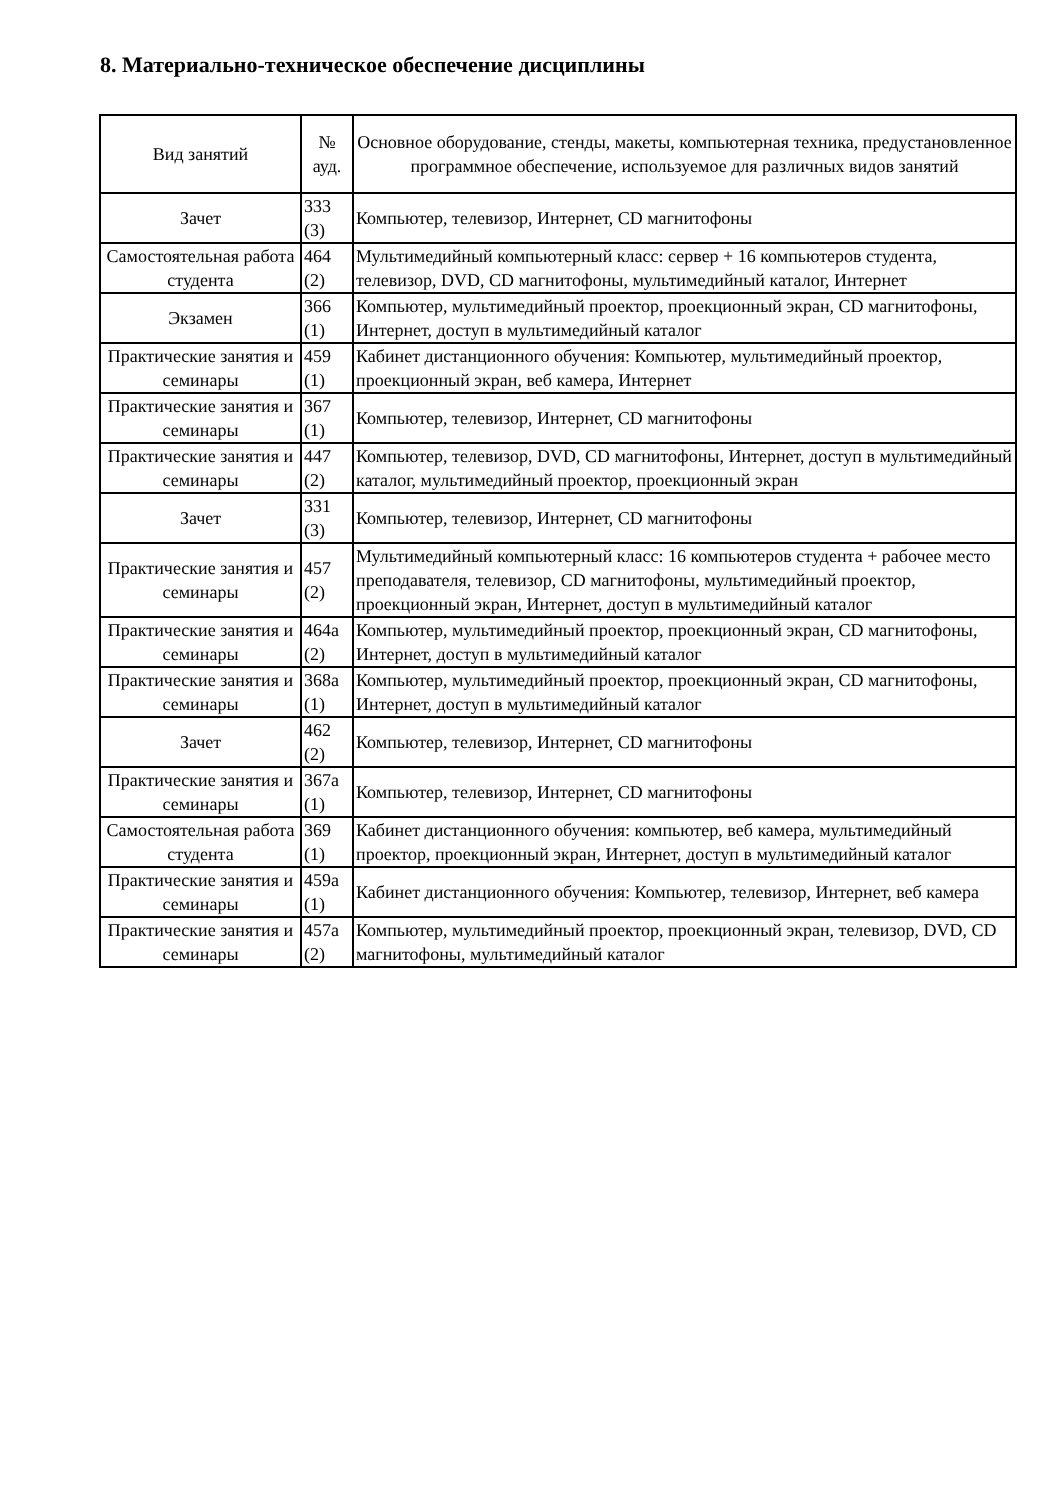8. Материально-техническое обеспечение дисциплины
| Вид занятий | № ауд. | Основное оборудование, стенды, макеты, компьютерная техника, предустановленное программное обеспечение, используемое для различных видов занятий |
| --- | --- | --- |
| Зачет | 333 (3) | Компьютер, телевизор, Интернет, CD магнитофоны |
| Самостоятельная работа студента | 464 (2) | Мультимедийный компьютерный класс: сервер + 16 компьютеров студента, телевизор, DVD, CD магнитофоны, мультимедийный каталог, Интернет |
| Экзамен | 366 (1) | Компьютер, мультимедийный проектор, проекционный экран, CD магнитофоны, Интернет, доступ в мультимедийный каталог |
| Практические занятия и семинары | 459 (1) | Кабинет дистанционного обучения: Компьютер, мультимедийный проектор, проекционный экран, веб камера, Интернет |
| Практические занятия и семинары | 367 (1) | Компьютер, телевизор, Интернет, CD магнитофоны |
| Практические занятия и семинары | 447 (2) | Компьютер, телевизор, DVD, CD магнитофоны, Интернет, доступ в мультимедийный каталог, мультимедийный проектор, проекционный экран |
| Зачет | 331 (3) | Компьютер, телевизор, Интернет, CD магнитофоны |
| Практические занятия и семинары | 457 (2) | Мультимедийный компьютерный класс: 16 компьютеров студента + рабочее место преподавателя, телевизор, CD магнитофоны, мультимедийный проектор, проекционный экран, Интернет, доступ в мультимедийный каталог |
| Практические занятия и семинары | 464а (2) | Компьютер, мультимедийный проектор, проекционный экран, CD магнитофоны, Интернет, доступ в мультимедийный каталог |
| Практические занятия и семинары | 368а (1) | Компьютер, мультимедийный проектор, проекционный экран, CD магнитофоны, Интернет, доступ в мультимедийный каталог |
| Зачет | 462 (2) | Компьютер, телевизор, Интернет, CD магнитофоны |
| Практические занятия и семинары | 367а (1) | Компьютер, телевизор, Интернет, CD магнитофоны |
| Самостоятельная работа студента | 369 (1) | Кабинет дистанционного обучения: компьютер, веб камера, мультимедийный проектор, проекционный экран, Интернет, доступ в мультимедийный каталог |
| Практические занятия и семинары | 459а (1) | Кабинет дистанционного обучения: Компьютер, телевизор, Интернет, веб камера |
| Практические занятия и семинары | 457а (2) | Компьютер, мультимедийный проектор, проекционный экран, телевизор, DVD, CD магнитофоны, мультимедийный каталог |